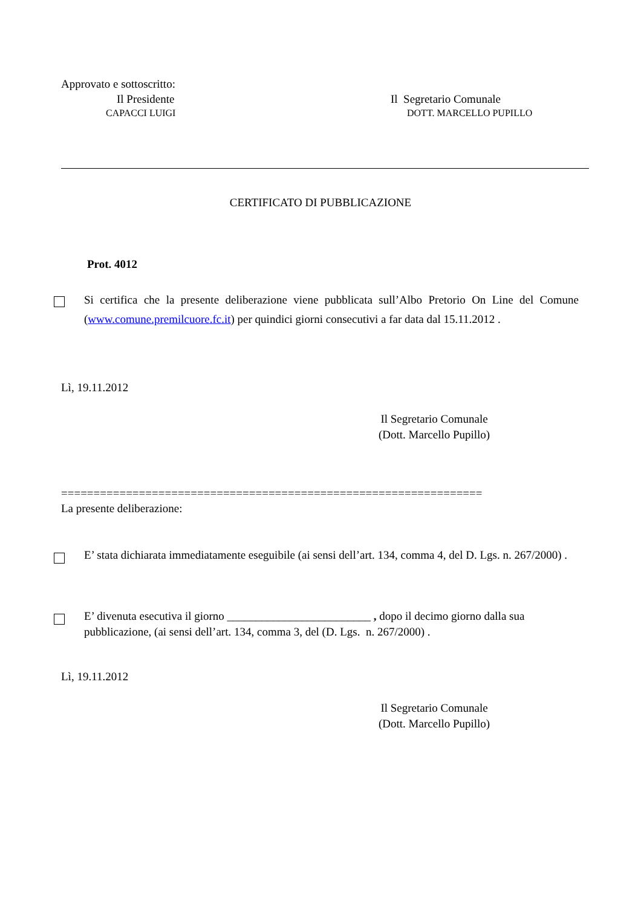Approvato e sottoscritto:
Il Presidente Il Segretario Comunale
CAPACCI LUIGI DOTT. MARCELLO PUPILLO
CERTIFICATO DI PUBBLICAZIONE
Prot. 4012
Si certifica che la presente deliberazione viene pubblicata sull’Albo Pretorio On Line del Comune (www.comune.premilcuore.fc.it) per quindici giorni consecutivi a far data dal 15.11.2012 .
Lì, 19.11.2012
Il Segretario Comunale
(Dott. Marcello Pupillo)
=================================================================
La presente deliberazione:
E’ stata dichiarata immediatamente eseguibile (ai sensi dell’art. 134, comma 4, del D. Lgs. n. 267/2000) .
E’ divenuta esecutiva il giorno _________________________ , dopo il decimo giorno dalla sua pubblicazione, (ai sensi dell’art. 134, comma 3, del (D. Lgs. n. 267/2000) .
Lì, 19.11.2012
Il Segretario Comunale
(Dott. Marcello Pupillo)